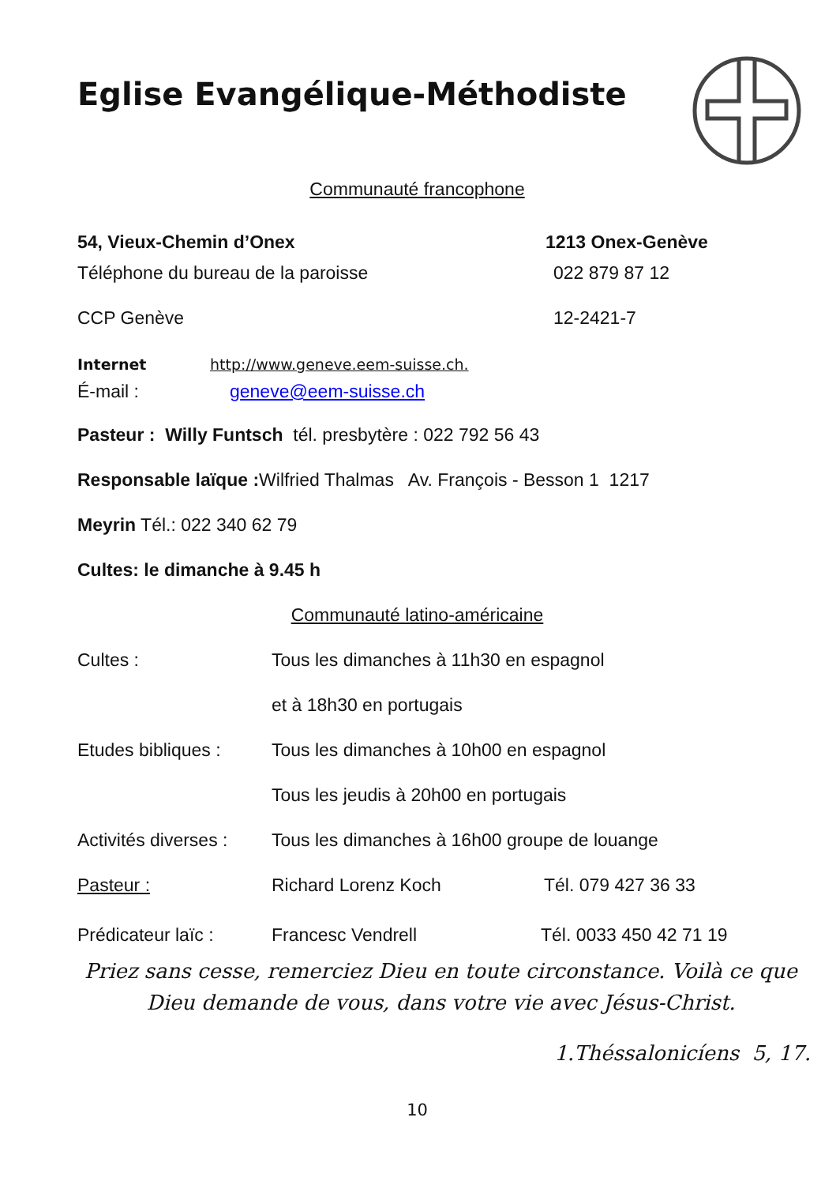Eglise Evangélique-Méthodiste
Communauté francophone
54, Vieux-Chemin d’Onex 1213 Onex-Genève
Téléphone du bureau de la paroisse 022 879 87 12
CCP Genève 12-2421-7
Internet http://www.geneve.eem-suisse.ch.
É-mail : geneve@eem-suisse.ch
Pasteur : Willy Funtsch tél. presbytère : 022 792 56 43
Responsable laïque : Wilfried Thalmas Av. François - Besson 1 1217
Meyrin Tél.: 022 340 62 79
Cultes: le dimanche à 9.45 h
Communauté latino-américaine
Cultes : Tous les dimanches à 11h30 en espagnol
et à 18h30 en portugais
Etudes bibliques : Tous les dimanches à 10h00 en espagnol
Tous les jeudis à 20h00 en portugais
Activités diverses : Tous les dimanches à 16h00 groupe de louange
Pasteur : Richard Lorenz Koch Tél. 079 427 36 33
Prédicateur laïc : Francesc Vendrell Tél. 0033 450 42 71 19
Priez sans cesse, remerciez Dieu en toute circonstance. Voilà ce que Dieu demande de vous, dans votre vie avec Jésus-Christ.
1.Théssalonicíens 5, 17.
10